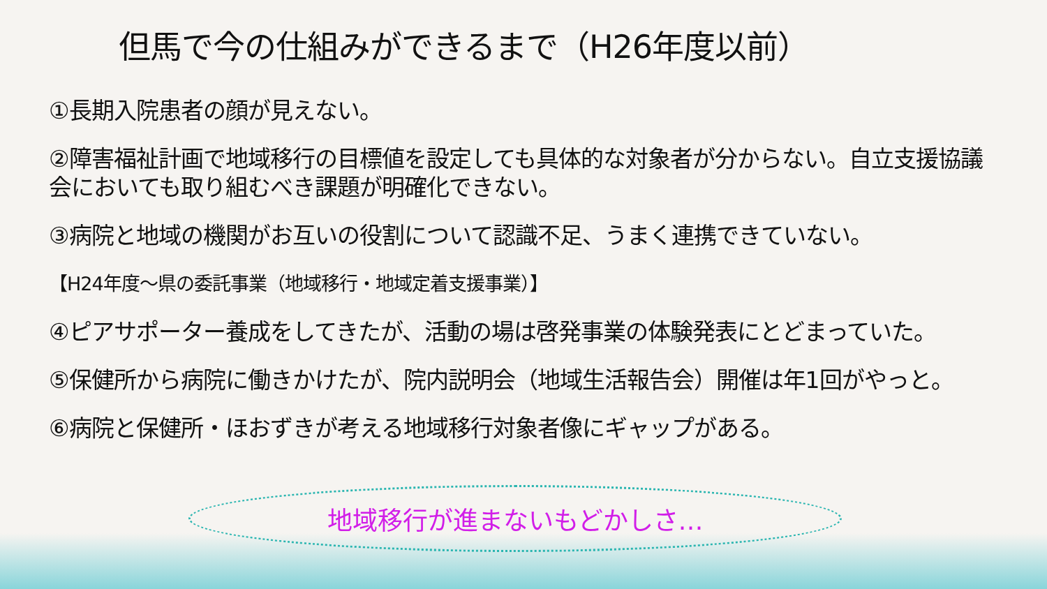但馬で今の仕組みができるまで（H26年度以前）
①長期入院患者の顔が見えない。
②障害福祉計画で地域移行の目標値を設定しても具体的な対象者が分からない。自立支援協議会においても取り組むべき課題が明確化できない。
③病院と地域の機関がお互いの役割について認識不足、うまく連携できていない。
【H24年度～県の委託事業（地域移行・地域定着支援事業）】
④ピアサポーター養成をしてきたが、活動の場は啓発事業の体験発表にとどまっていた。
⑤保健所から病院に働きかけたが、院内説明会（地域生活報告会）開催は年1回がやっと。
⑥病院と保健所・ほおずきが考える地域移行対象者像にギャップがある。
地域移行が進まないもどかしさ…